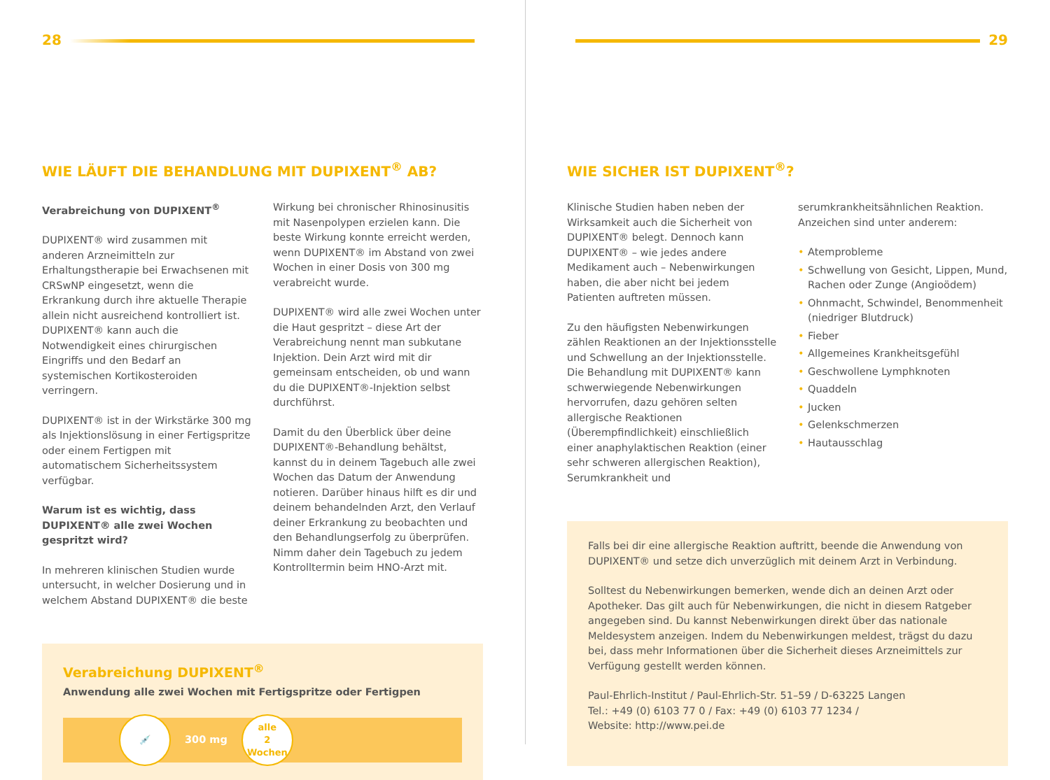28
WIE LÄUFT DIE BEHANDLUNG MIT DUPIXENT<sup>®</sup> AB?
Verabreichung von DUPIXENT<sup>®</sup>
DUPIXENT® wird zusammen mit anderen Arzneimitteln zur Erhaltungstherapie bei Erwachsenen mit CRSwNP eingesetzt, wenn die Erkrankung durch ihre aktuelle Therapie allein nicht ausreichend kontrolliert ist. DUPIXENT® kann auch die Notwendigkeit eines chirurgischen Eingriffs und den Bedarf an systemischen Kortikosteroiden verringern.
DUPIXENT® ist in der Wirkstärke 300 mg als Injektionslösung in einer Fertigspritze oder einem Fertigpen mit automatischem Sicherheitssystem verfügbar.
Warum ist es wichtig, dass DUPIXENT® alle zwei Wochen gespritzt wird?
In mehreren klinischen Studien wurde untersucht, in welcher Dosierung und in welchem Abstand DUPIXENT® die beste
Wirkung bei chronischer Rhinosinusitis mit Nasenpolypen erzielen kann. Die beste Wirkung konnte erreicht werden, wenn DUPIXENT® im Abstand von zwei Wochen in einer Dosis von 300 mg verabreicht wurde.
DUPIXENT® wird alle zwei Wochen unter die Haut gespritzt – diese Art der Verabreichung nennt man subkutane Injektion. Dein Arzt wird mit dir gemeinsam entscheiden, ob und wann du die DUPIXENT®-Injektion selbst durchführst.
Damit du den Überblick über deine DUPIXENT®-Behandlung behältst, kannst du in deinem Tagebuch alle zwei Wochen das Datum der Anwendung notieren. Darüber hinaus hilft es dir und deinem behandelnden Arzt, den Verlauf deiner Erkrankung zu beobachten und den Behandlungserfolg zu überprüfen. Nimm daher dein Tagebuch zu jedem Kontrolltermin beim HNO-Arzt mit.
Verabreichung DUPIXENT<sup>®</sup>
Anwendung alle zwei Wochen mit Fertigspritze oder Fertigpen
💉
300 mg
alle
2
Wochen
29
WIE SICHER IST DUPIXENT<sup>®</sup>?
Klinische Studien haben neben der Wirksamkeit auch die Sicherheit von DUPIXENT® belegt. Dennoch kann DUPIXENT® – wie jedes andere Medikament auch – Nebenwirkungen haben, die aber nicht bei jedem Patienten auftreten müssen.
Zu den häufigsten Nebenwirkungen zählen Reaktionen an der Injektionsstelle und Schwellung an der Injektionsstelle. Die Behandlung mit DUPIXENT® kann schwerwiegende Nebenwirkungen hervorrufen, dazu gehören selten allergische Reaktionen (Überempfindlichkeit) einschließlich einer anaphylaktischen Reaktion (einer sehr schweren allergischen Reaktion), Serumkrankheit und
serumkrankheitsähnlichen Reaktion. Anzeichen sind unter anderem:
• Atemprobleme
• Schwellung von Gesicht, Lippen, Mund, Rachen oder Zunge (Angioödem)
• Ohnmacht, Schwindel, Benommenheit (niedriger Blutdruck)
• Fieber
• Allgemeines Krankheitsgefühl
• Geschwollene Lymphknoten
• Quaddeln
• Jucken
• Gelenkschmerzen
• Hautausschlag
Falls bei dir eine allergische Reaktion auftritt, beende die Anwendung von DUPIXENT® und setze dich unverzüglich mit deinem Arzt in Verbindung.
Solltest du Nebenwirkungen bemerken, wende dich an deinen Arzt oder Apotheker. Das gilt auch für Nebenwirkungen, die nicht in diesem Ratgeber angegeben sind. Du kannst Nebenwirkungen direkt über das nationale Meldesystem anzeigen. Indem du Nebenwirkungen meldest, trägst du dazu bei, dass mehr Informationen über die Sicherheit dieses Arzneimittels zur Verfügung gestellt werden können.
Paul-Ehrlich-Institut / Paul-Ehrlich-Str. 51–59 / D-63225 Langen
Tel.: +49 (0) 6103 77 0 / Fax: +49 (0) 6103 77 1234 /
Website: http://www.pei.de